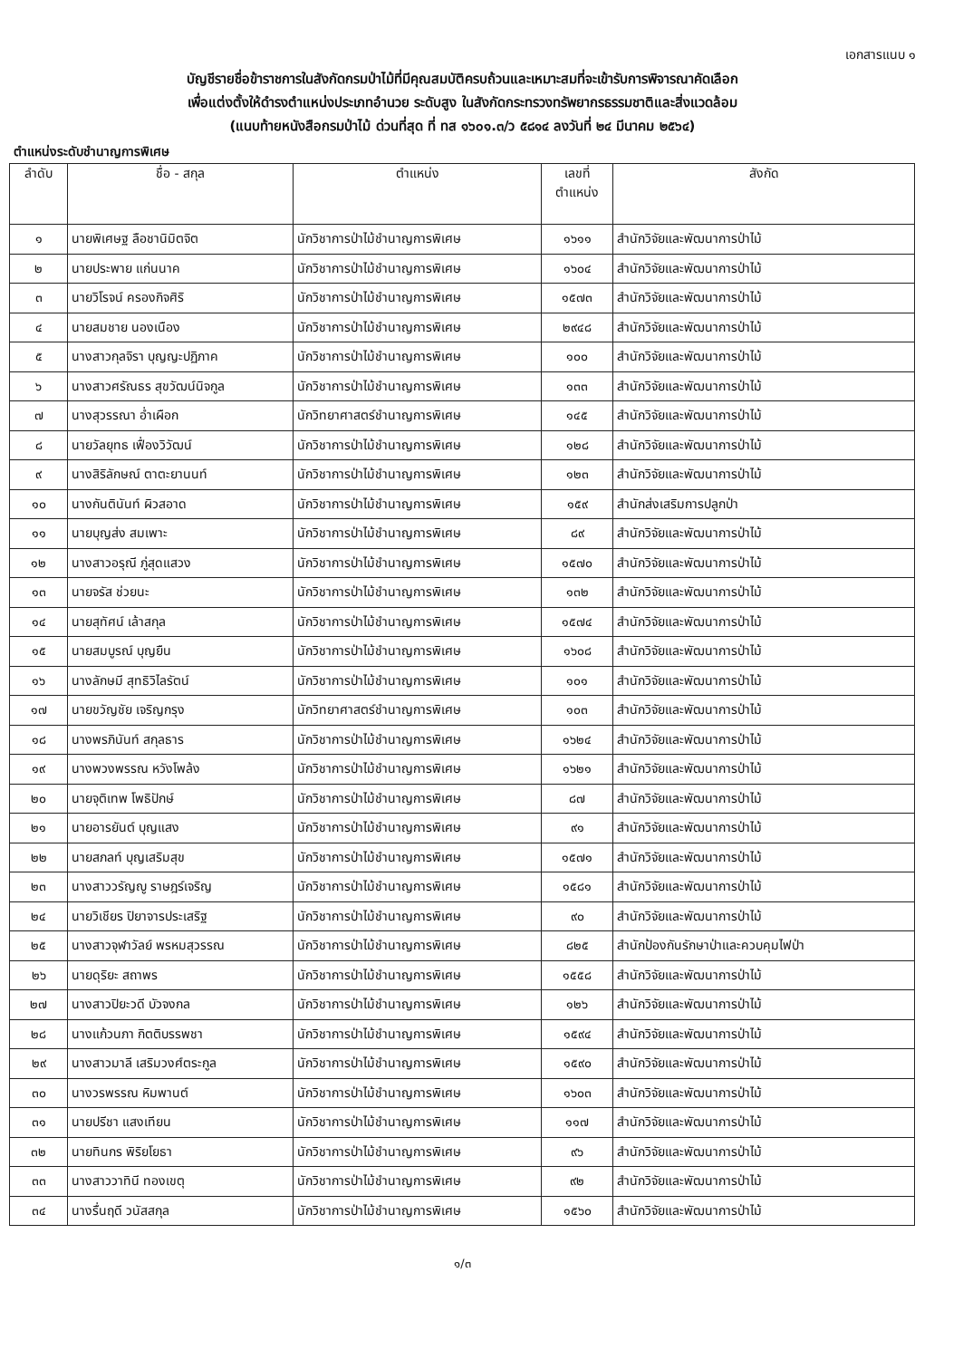เอกสารแนบ ๑
บัญชีรายชื่อข้าราชการในสังกัดกรมป่าไม้ที่มีคุณสมบัติครบถ้วนและเหมาะสมที่จะเข้ารับการพิจารณาคัดเลือก
เพื่อแต่งตั้งให้ดำรงตำแหน่งประเภทอำนวย ระดับสูง ในสังกัดกระทรวงทรัพยากรธรรมชาติและสิ่งแวดล้อม
(แนบท้ายหนังสือกรมป่าไม้ ด่วนที่สุด ที่ ทส ๑๖๐๑.๓/ว ๕๘๑๔ ลงวันที่ ๒๔ มีนาคม ๒๕๖๔)
ตำแหน่งระดับชำนาญการพิเศษ
| ลำดับ | ชื่อ - สกุล | ตำแหน่ง | เลขที่ ตำแหน่ง | สังกัด |
| --- | --- | --- | --- | --- |
| ๑ | นายพิเศษฐ ลือชานิมิตจิต | นักวิชาการป่าไม้ชำนาญการพิเศษ | ๑๖๑๑ | สำนักวิจัยและพัฒนาการป่าไม้ |
| ๒ | นายประพาย แก่นนาค | นักวิชาการป่าไม้ชำนาญการพิเศษ | ๑๖๐๔ | สำนักวิจัยและพัฒนาการป่าไม้ |
| ๓ | นายวิโรจน์ ครองกิจศิริ | นักวิชาการป่าไม้ชำนาญการพิเศษ | ๑๕๗๓ | สำนักวิจัยและพัฒนาการป่าไม้ |
| ๔ | นายสมชาย นองเนือง | นักวิชาการป่าไม้ชำนาญการพิเศษ | ๒๙๔๘ | สำนักวิจัยและพัฒนาการป่าไม้ |
| ๕ | นางสาวกุลจิรา บุญญะปฏิภาค | นักวิชาการป่าไม้ชำนาญการพิเศษ | ๑๐๐ | สำนักวิจัยและพัฒนาการป่าไม้ |
| ๖ | นางสาวศรัณธร สุขวัฒน์นิจกูล | นักวิชาการป่าไม้ชำนาญการพิเศษ | ๑๓๓ | สำนักวิจัยและพัฒนาการป่าไม้ |
| ๗ | นางสุวรรณา อ่ำเผือก | นักวิทยาศาสตร์ชำนาญการพิเศษ | ๑๔๕ | สำนักวิจัยและพัฒนาการป่าไม้ |
| ๘ | นายวัลยุทธ เฟื่องวิวัฒน์ | นักวิชาการป่าไม้ชำนาญการพิเศษ | ๑๒๘ | สำนักวิจัยและพัฒนาการป่าไม้ |
| ๙ | นางสิริลักษณ์ ตาตะยานนท์ | นักวิชาการป่าไม้ชำนาญการพิเศษ | ๑๒๓ | สำนักวิจัยและพัฒนาการป่าไม้ |
| ๑๐ | นางกันตินันท์ ผิวสอาด | นักวิชาการป่าไม้ชำนาญการพิเศษ | ๑๕๙ | สำนักส่งเสริมการปลูกป่า |
| ๑๑ | นายบุญส่ง สมเพาะ | นักวิชาการป่าไม้ชำนาญการพิเศษ | ๘๙ | สำนักวิจัยและพัฒนาการป่าไม้ |
| ๑๒ | นางสาวอรุณี ภู่สุดแสวง | นักวิชาการป่าไม้ชำนาญการพิเศษ | ๑๕๗๐ | สำนักวิจัยและพัฒนาการป่าไม้ |
| ๑๓ | นายจรัส ช่วยนะ | นักวิชาการป่าไม้ชำนาญการพิเศษ | ๑๓๒ | สำนักวิจัยและพัฒนาการป่าไม้ |
| ๑๔ | นายสุทัศน์ เล้าสกุล | นักวิชาการป่าไม้ชำนาญการพิเศษ | ๑๕๗๔ | สำนักวิจัยและพัฒนาการป่าไม้ |
| ๑๕ | นายสมบูรณ์ บุญยืน | นักวิชาการป่าไม้ชำนาญการพิเศษ | ๑๖๐๘ | สำนักวิจัยและพัฒนาการป่าไม้ |
| ๑๖ | นางลักษมี สุทธิวิไลรัตน์ | นักวิชาการป่าไม้ชำนาญการพิเศษ | ๑๐๑ | สำนักวิจัยและพัฒนาการป่าไม้ |
| ๑๗ | นายขวัญชัย เจริญกรุง | นักวิทยาศาสตร์ชำนาญการพิเศษ | ๑๐๓ | สำนักวิจัยและพัฒนาการป่าไม้ |
| ๑๘ | นางพรภินันท์ สกุลธาร | นักวิชาการป่าไม้ชำนาญการพิเศษ | ๑๖๒๔ | สำนักวิจัยและพัฒนาการป่าไม้ |
| ๑๙ | นางพวงพรรณ หวังโพล้ง | นักวิชาการป่าไม้ชำนาญการพิเศษ | ๑๖๒๑ | สำนักวิจัยและพัฒนาการป่าไม้ |
| ๒๐ | นายจุติเทพ โพธิปักษ์ | นักวิชาการป่าไม้ชำนาญการพิเศษ | ๘๗ | สำนักวิจัยและพัฒนาการป่าไม้ |
| ๒๑ | นายอารยันต์ บุญแสง | นักวิชาการป่าไม้ชำนาญการพิเศษ | ๙๑ | สำนักวิจัยและพัฒนาการป่าไม้ |
| ๒๒ | นายสภลท์ บุญเสริมสุข | นักวิชาการป่าไม้ชำนาญการพิเศษ | ๑๕๗๑ | สำนักวิจัยและพัฒนาการป่าไม้ |
| ๒๓ | นางสาววรัญญู ราษฎร์เจริญ | นักวิชาการป่าไม้ชำนาญการพิเศษ | ๑๕๘๑ | สำนักวิจัยและพัฒนาการป่าไม้ |
| ๒๔ | นายวิเชียร ปิยาจารประเสริฐ | นักวิชาการป่าไม้ชำนาญการพิเศษ | ๙๐ | สำนักวิจัยและพัฒนาการป่าไม้ |
| ๒๕ | นางสาวจุฬาวัลย์ พรหมสุวรรณ | นักวิชาการป่าไม้ชำนาญการพิเศษ | ๘๒๕ | สำนักป้องกันรักษาป่าและควบคุมไฟป่า |
| ๒๖ | นายดุริยะ สถาพร | นักวิชาการป่าไม้ชำนาญการพิเศษ | ๑๕๕๘ | สำนักวิจัยและพัฒนาการป่าไม้ |
| ๒๗ | นางสาวปิยะวดี บัวจงกล | นักวิชาการป่าไม้ชำนาญการพิเศษ | ๑๒๖ | สำนักวิจัยและพัฒนาการป่าไม้ |
| ๒๘ | นางแก้วนภา กิตติบรรพชา | นักวิชาการป่าไม้ชำนาญการพิเศษ | ๑๕๙๔ | สำนักวิจัยและพัฒนาการป่าไม้ |
| ๒๙ | นางสาวมาลี เสริมวงศ์ตระกูล | นักวิชาการป่าไม้ชำนาญการพิเศษ | ๑๕๙๐ | สำนักวิจัยและพัฒนาการป่าไม้ |
| ๓๐ | นางวรพรรณ หิมพานต์ | นักวิชาการป่าไม้ชำนาญการพิเศษ | ๑๖๐๓ | สำนักวิจัยและพัฒนาการป่าไม้ |
| ๓๑ | นายปรีชา แสงเทียน | นักวิชาการป่าไม้ชำนาญการพิเศษ | ๑๑๗ | สำนักวิจัยและพัฒนาการป่าไม้ |
| ๓๒ | นายทินกร พิริยโยธา | นักวิชาการป่าไม้ชำนาญการพิเศษ | ๙๖ | สำนักวิจัยและพัฒนาการป่าไม้ |
| ๓๓ | นางสาววาทินี ทองเขตุ | นักวิชาการป่าไม้ชำนาญการพิเศษ | ๙๒ | สำนักวิจัยและพัฒนาการป่าไม้ |
| ๓๔ | นางรื่นฤดี วนัสสกุล | นักวิชาการป่าไม้ชำนาญการพิเศษ | ๑๕๖๐ | สำนักวิจัยและพัฒนาการป่าไม้ |
๑/๓